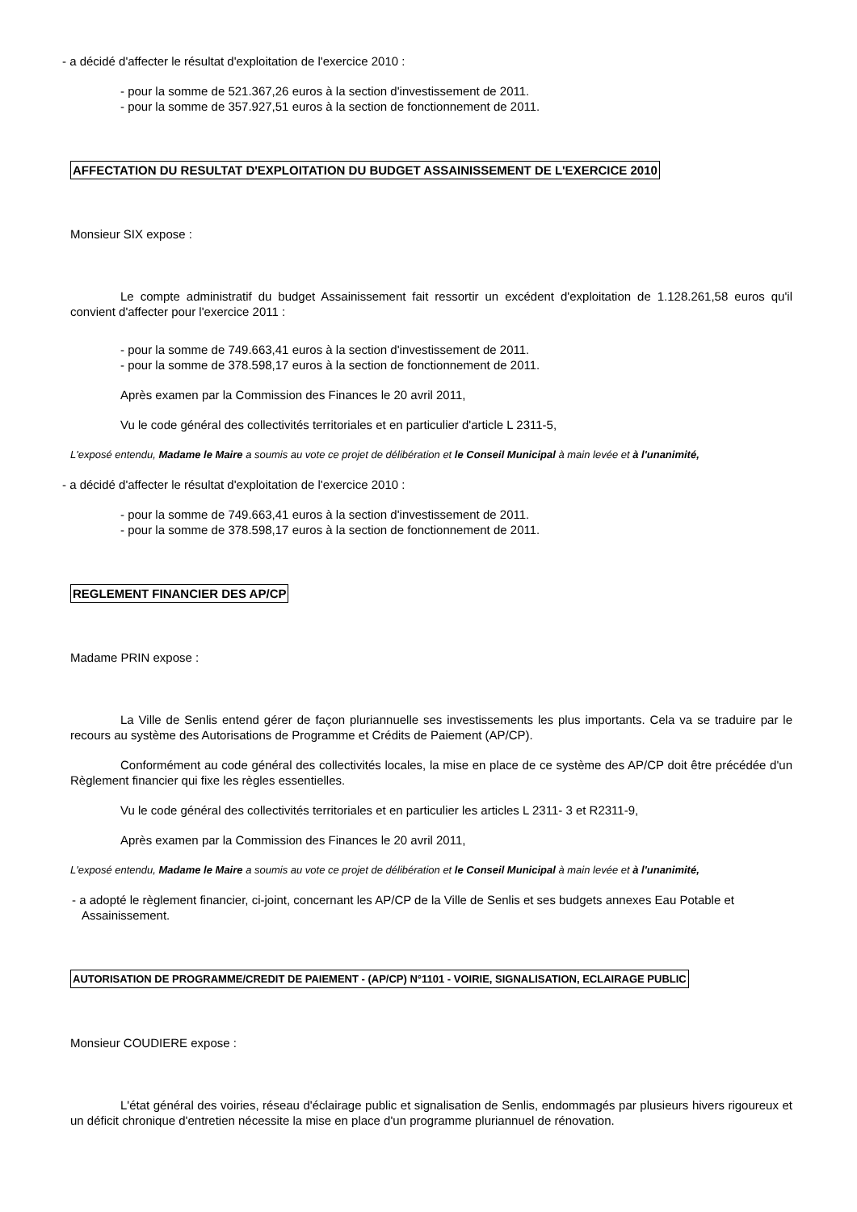- a décidé d'affecter le résultat d'exploitation de l'exercice 2010 :
- pour la somme de 521.367,26 euros à la section d'investissement de 2011.
- pour la somme de 357.927,51 euros à la section de fonctionnement de 2011.
AFFECTATION DU RESULTAT D'EXPLOITATION DU BUDGET ASSAINISSEMENT DE L'EXERCICE 2010
Monsieur SIX expose :
Le compte administratif du budget Assainissement fait ressortir un excédent d'exploitation de 1.128.261,58 euros qu'il convient d'affecter pour l'exercice 2011 :
- pour la somme de 749.663,41 euros à la section d'investissement de 2011.
- pour la somme de 378.598,17 euros à la section de fonctionnement de 2011.
Après examen par la Commission des Finances le 20 avril 2011,
Vu le code général des collectivités territoriales et en particulier d'article L 2311-5,
L'exposé entendu, Madame le Maire a soumis au vote ce projet de délibération et le Conseil Municipal à main levée et à l'unanimité,
- a décidé d'affecter le résultat d'exploitation de l'exercice 2010 :
- pour la somme de 749.663,41 euros à la section d'investissement de 2011.
- pour la somme de 378.598,17 euros à la section de fonctionnement de 2011.
REGLEMENT FINANCIER DES AP/CP
Madame PRIN expose :
La Ville de Senlis entend gérer de façon pluriannuelle ses investissements les plus importants. Cela va se traduire par le recours au système des Autorisations de Programme et Crédits de Paiement (AP/CP).
Conformément au code général des collectivités locales, la mise en place de ce système des AP/CP doit être précédée d'un Règlement financier qui fixe les règles essentielles.
Vu le code général des collectivités territoriales et en particulier les articles L 2311- 3 et R2311-9,
Après examen par la Commission des Finances le 20 avril 2011,
L'exposé entendu, Madame le Maire a soumis au vote ce projet de délibération et le Conseil Municipal à main levée et à l'unanimité,
- a adopté le règlement financier, ci-joint, concernant les AP/CP de la Ville de Senlis et ses budgets annexes Eau Potable et Assainissement.
AUTORISATION DE PROGRAMME/CREDIT DE PAIEMENT - (AP/CP) N°1101 - VOIRIE, SIGNALISATION, ECLAIRAGE PUBLIC
Monsieur COUDIERE expose :
L'état général des voiries, réseau d'éclairage public et signalisation de Senlis, endommagés par plusieurs hivers rigoureux et un déficit chronique d'entretien nécessite la mise en place d'un programme pluriannuel de rénovation.